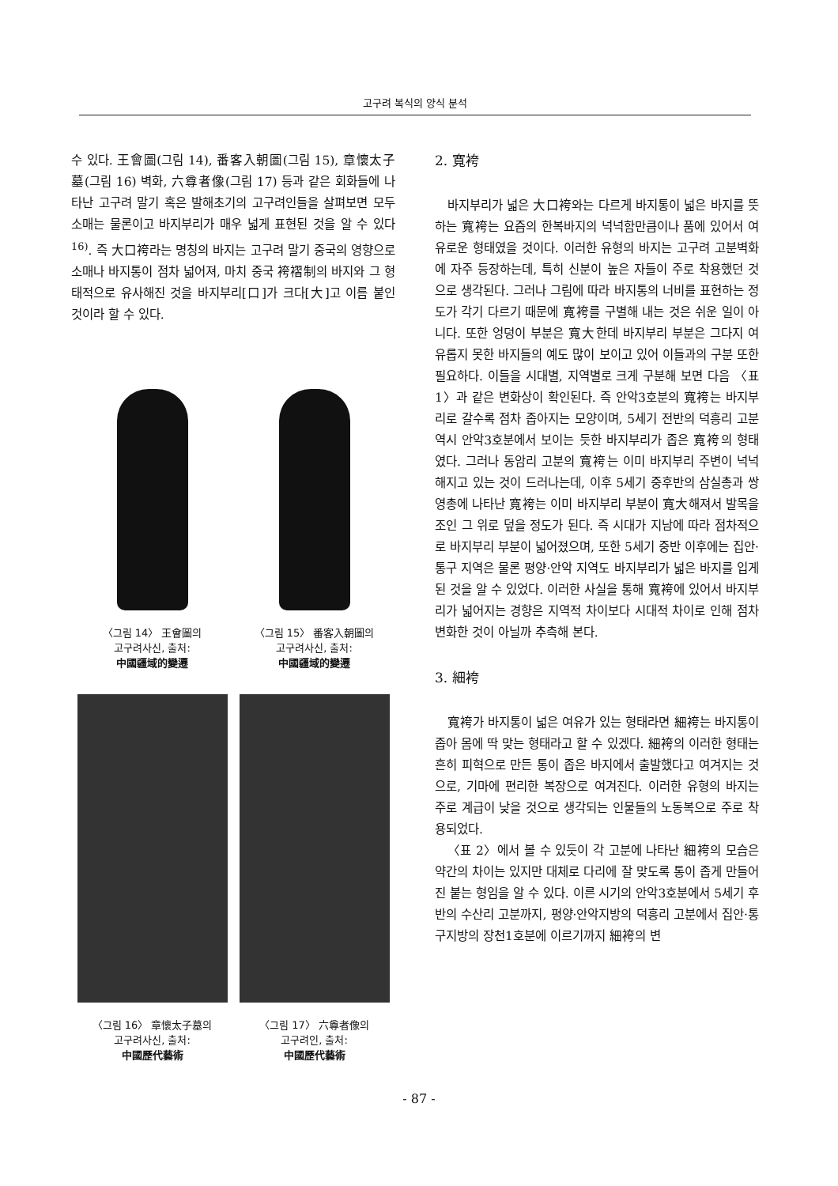고구려 복식의 양식 분석
수 있다. 王會圖(그림 14), 番客入朝圖(그림 15), 章懷太子墓(그림 16) 벽화, 六尊者像(그림 17) 등과 같은 회화들에 나타난 고구려 말기 혹은 발해초기의 고구려인들을 살펴보면 모두 소매는 물론이고 바지부리가 매우 넓게 표현된 것을 알 수 있다<sup>16)</sup>. 즉 大口袴라는 명칭의 바지는 고구려 말기 중국의 영향으로 소매나 바지통이 점차 넓어져, 마치 중국 袴褶制의 바지와 그 형태적으로 유사해진 것을 바지부리[口]가 크다[大]고 이름 붙인 것이라 할 수 있다.
〈그림 14〉 王會圖의
고구려사신, 출처:
中國疆域的變遷
〈그림 15〉 番客入朝圖의
고구려사신, 출처:
中國疆域的變遷
〈그림 16〉 章懷太子墓의
고구려사신, 출처:
中國歷代藝術
〈그림 17〉 六尊者像의
고구려인, 출처:
中國歷代藝術
2. 寬袴
바지부리가 넓은 大口袴와는 다르게 바지통이 넓은 바지를 뜻하는 寬袴는 요즘의 한복바지의 넉넉함만큼이나 품에 있어서 여유로운 형태였을 것이다. 이러한 유형의 바지는 고구려 고분벽화에 자주 등장하는데, 특히 신분이 높은 자들이 주로 착용했던 것으로 생각된다. 그러나 그림에 따라 바지통의 너비를 표현하는 정도가 각기 다르기 때문에 寬袴를 구별해 내는 것은 쉬운 일이 아니다. 또한 엉덩이 부분은 寬大한데 바지부리 부분은 그다지 여유롭지 못한 바지들의 예도 많이 보이고 있어 이들과의 구분 또한 필요하다. 이들을 시대별, 지역별로 크게 구분해 보면 다음 〈표 1〉과 같은 변화상이 확인된다. 즉 안악3호분의 寬袴는 바지부리로 갈수록 점차 좁아지는 모양이며, 5세기 전반의 덕흥리 고분 역시 안악3호분에서 보이는 듯한 바지부리가 좁은 寬袴의 형태였다. 그러나 동암리 고분의 寬袴는 이미 바지부리 주변이 넉넉해지고 있는 것이 드러나는데, 이후 5세기 중후반의 삼실총과 쌍영총에 나타난 寬袴는 이미 바지부리 부분이 寬大해져서 발목을 조인 그 위로 덮을 정도가 된다. 즉 시대가 지남에 따라 점차적으로 바지부리 부분이 넓어졌으며, 또한 5세기 중반 이후에는 집안·통구 지역은 물론 평양·안악 지역도 바지부리가 넓은 바지를 입게 된 것을 알 수 있었다. 이러한 사실을 통해 寬袴에 있어서 바지부리가 넓어지는 경향은 지역적 차이보다 시대적 차이로 인해 점차 변화한 것이 아닐까 추측해 본다.
3. 細袴
寬袴가 바지통이 넓은 여유가 있는 형태라면 細袴는 바지통이 좁아 몸에 딱 맞는 형태라고 할 수 있겠다. 細袴의 이러한 형태는 흔히 피혁으로 만든 통이 좁은 바지에서 출발했다고 여겨지는 것으로, 기마에 편리한 복장으로 여겨진다. 이러한 유형의 바지는 주로 계급이 낮을 것으로 생각되는 인물들의 노동복으로 주로 착용되었다.
〈표 2〉에서 볼 수 있듯이 각 고분에 나타난 細袴의 모습은 약간의 차이는 있지만 대체로 다리에 잘 맞도록 통이 좁게 만들어진 붙는 형임을 알 수 있다. 이른 시기의 안악3호분에서 5세기 후반의 수산리 고분까지, 평양·안악지방의 덕흥리 고분에서 집안·통구지방의 장천1호분에 이르기까지 細袴의 변
- 87 -